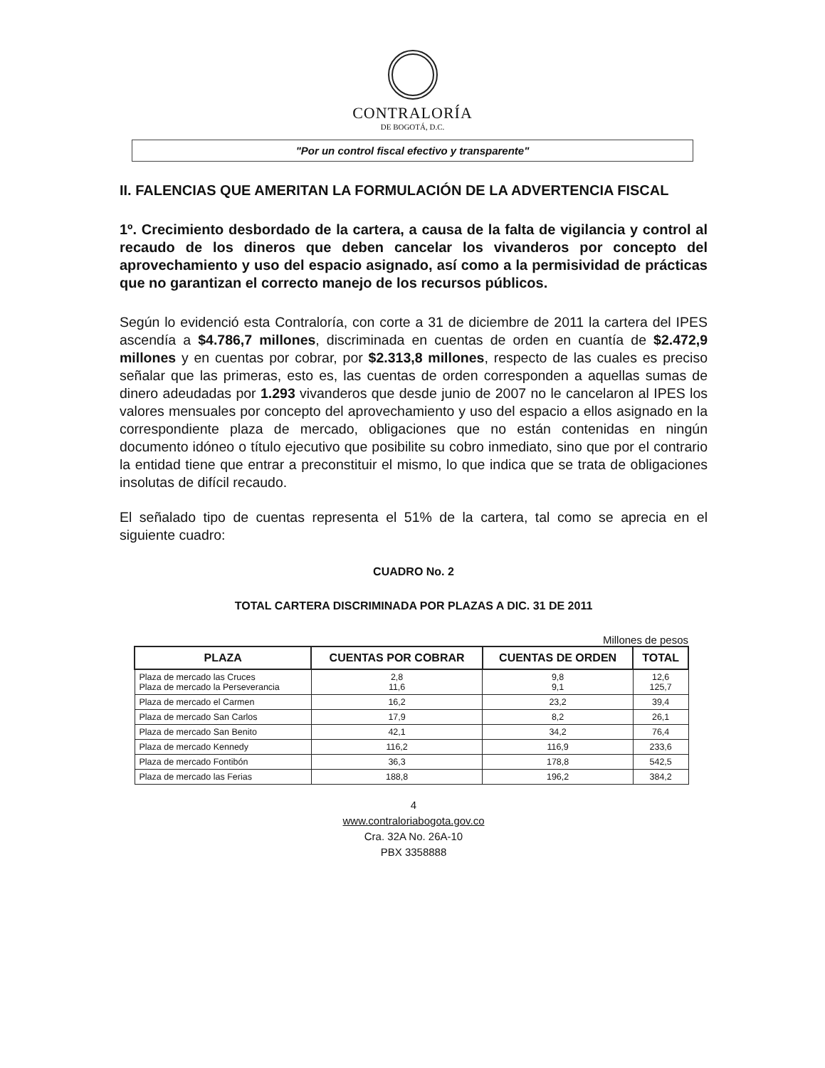CONTRALORÍA
DE BOGOTÁ, D.C.
"Por un control fiscal efectivo y transparente"
II. FALENCIAS QUE AMERITAN LA FORMULACIÓN DE LA ADVERTENCIA FISCAL
1º. Crecimiento desbordado de la cartera, a causa de la falta de vigilancia y control al recaudo de los dineros que deben cancelar los vivanderos por concepto del aprovechamiento y uso del espacio asignado, así como a la permisividad de prácticas que no garantizan el correcto manejo de los recursos públicos.
Según lo evidenció esta Contraloría, con corte a 31 de diciembre de 2011 la cartera del IPES ascendía a $4.786,7 millones, discriminada en cuentas de orden en cuantía de $2.472,9 millones y en cuentas por cobrar, por $2.313,8 millones, respecto de las cuales es preciso señalar que las primeras, esto es, las cuentas de orden corresponden a aquellas sumas de dinero adeudadas por 1.293 vivanderos que desde junio de 2007 no le cancelaron al IPES los valores mensuales por concepto del aprovechamiento y uso del espacio a ellos asignado en la correspondiente plaza de mercado, obligaciones que no están contenidas en ningún documento idóneo o título ejecutivo que posibilite su cobro inmediato, sino que por el contrario la entidad tiene que entrar a preconstituir el mismo, lo que indica que se trata de obligaciones insolutas de difícil recaudo.
El señalado tipo de cuentas representa el 51% de la cartera, tal como se aprecia en el siguiente cuadro:
CUADRO No. 2
TOTAL CARTERA DISCRIMINADA POR PLAZAS A DIC. 31 DE 2011
Millones de pesos
| PLAZA | CUENTAS POR COBRAR | CUENTAS DE ORDEN | TOTAL |
| --- | --- | --- | --- |
| Plaza de mercado las Cruces Plaza de mercado la Perseverancia | 2,8 11,6 | 9,8 9,1 | 12,6 125,7 |
| Plaza de mercado el Carmen | 16,2 | 23,2 | 39,4 |
| Plaza de mercado San Carlos | 17,9 | 8,2 | 26,1 |
| Plaza de mercado San Benito | 42,1 | 34,2 | 76,4 |
| Plaza de mercado Kennedy | 116,2 | 116,9 | 233,6 |
| Plaza de mercado Fontibón | 36,3 | 178,8 | 542,5 |
| Plaza de mercado las Ferias | 188,8 | 196,2 | 384,2 |
4
www.contraloriabogota.gov.co
Cra. 32A No. 26A-10
PBX 3358888